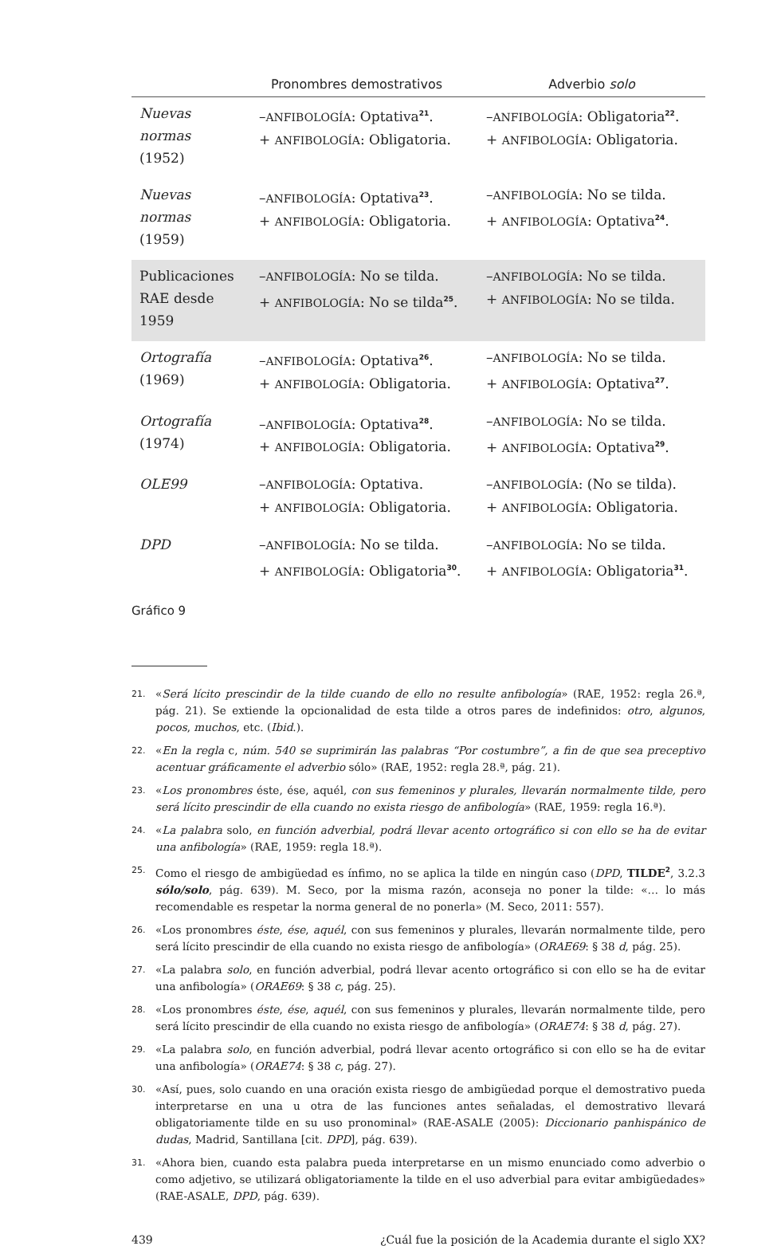| | Pronombres demostrativos | Adverbio solo |
| --- | --- | --- |
| Nuevas normas (1952) | – ANFIBOLOGÍA : Optativa<sup>21</sup>. + ANFIBOLOGÍA : Obligatoria. | – ANFIBOLOGÍA : Obligatoria<sup>22</sup>. + ANFIBOLOGÍA : Obligatoria. |
| Nuevas normas (1959) | – ANFIBOLOGÍA : Optativa<sup>23</sup>. + ANFIBOLOGÍA : Obligatoria. | – ANFIBOLOGÍA : No se tilda. + ANFIBOLOGÍA : Optativa<sup>24</sup>. |
| Publicaciones RAE desde 1959 | – ANFIBOLOGÍA : No se tilda. + ANFIBOLOGÍA : No se tilda<sup>25</sup>. | – ANFIBOLOGÍA : No se tilda. + ANFIBOLOGÍA : No se tilda. |
| Ortografía (1969) | – ANFIBOLOGÍA : Optativa<sup>26</sup>. + ANFIBOLOGÍA : Obligatoria. | – ANFIBOLOGÍA : No se tilda. + ANFIBOLOGÍA : Optativa<sup>27</sup>. |
| Ortografía (1974) | – ANFIBOLOGÍA : Optativa<sup>28</sup>. + ANFIBOLOGÍA : Obligatoria. | – ANFIBOLOGÍA : No se tilda. + ANFIBOLOGÍA : Optativa<sup>29</sup>. |
| OLE99 | – ANFIBOLOGÍA : Optativa. + ANFIBOLOGÍA : Obligatoria. | – ANFIBOLOGÍA : (No se tilda). + ANFIBOLOGÍA : Obligatoria. |
| DPD | – ANFIBOLOGÍA : No se tilda. + ANFIBOLOGÍA : Obligatoria<sup>30</sup>. | – ANFIBOLOGÍA : No se tilda. + ANFIBOLOGÍA : Obligatoria<sup>31</sup>. |
Gráfico 9
21.
«Será lícito prescindir de la tilde cuando de ello no resulte anfibología» (RAE, 1952: regla 26.ª, pág. 21). Se extiende la opcionalidad de esta tilde a otros pares de indefinidos: otro, algunos, pocos, muchos, etc. (Ibid.).
22.
«En la regla c, núm. 540 se suprimirán las palabras “Por costumbre”, a fin de que sea preceptivo acentuar gráficamente el adverbio sólo» (RAE, 1952: regla 28.ª, pág. 21).
23.
«Los pronombres éste, ése, aquél, con sus femeninos y plurales, llevarán normalmente tilde, pero será lícito prescindir de ella cuando no exista riesgo de anfibología» (RAE, 1959: regla 16.ª).
24.
«La palabra solo, en función adverbial, podrá llevar acento ortográfico si con ello se ha de evitar una anfibología» (RAE, 1959: regla 18.ª).
25.
Como el riesgo de ambigüedad es ínfimo, no se aplica la tilde en ningún caso (DPD, TILDE<sup>2</sup>, 3.2.3 sólo/solo, pág. 639). M. Seco, por la misma razón, aconseja no poner la tilde: «… lo más recomendable es respetar la norma general de no ponerla» (M. Seco, 2011: 557).
26.
«Los pronombres éste, ése, aquél, con sus femeninos y plurales, llevarán normalmente tilde, pero será lícito prescindir de ella cuando no exista riesgo de anfibología» (ORAE69: § 38 d, pág. 25).
27.
«La palabra solo, en función adverbial, podrá llevar acento ortográfico si con ello se ha de evitar una anfibología» (ORAE69: § 38 c, pág. 25).
28.
«Los pronombres éste, ése, aquél, con sus femeninos y plurales, llevarán normalmente tilde, pero será lícito prescindir de ella cuando no exista riesgo de anfibología» (ORAE74: § 38 d, pág. 27).
29.
«La palabra solo, en función adverbial, podrá llevar acento ortográfico si con ello se ha de evitar una anfibología» (ORAE74: § 38 c, pág. 27).
30.
«Así, pues, solo cuando en una oración exista riesgo de ambigüedad porque el demostrativo pueda interpretarse en una u otra de las funciones antes señaladas, el demostrativo llevará obligatoriamente tilde en su uso pronominal» (RAE-ASALE (2005): Diccionario panhispánico de dudas, Madrid, Santillana [cit. DPD], pág. 639).
31.
«Ahora bien, cuando esta palabra pueda interpretarse en un mismo enunciado como adverbio o como adjetivo, se utilizará obligatoriamente la tilde en el uso adverbial para evitar ambigüedades» (RAE-ASALE, DPD, pág. 639).
439 ¿Cuál fue la posición de la Academia durante el siglo XX?